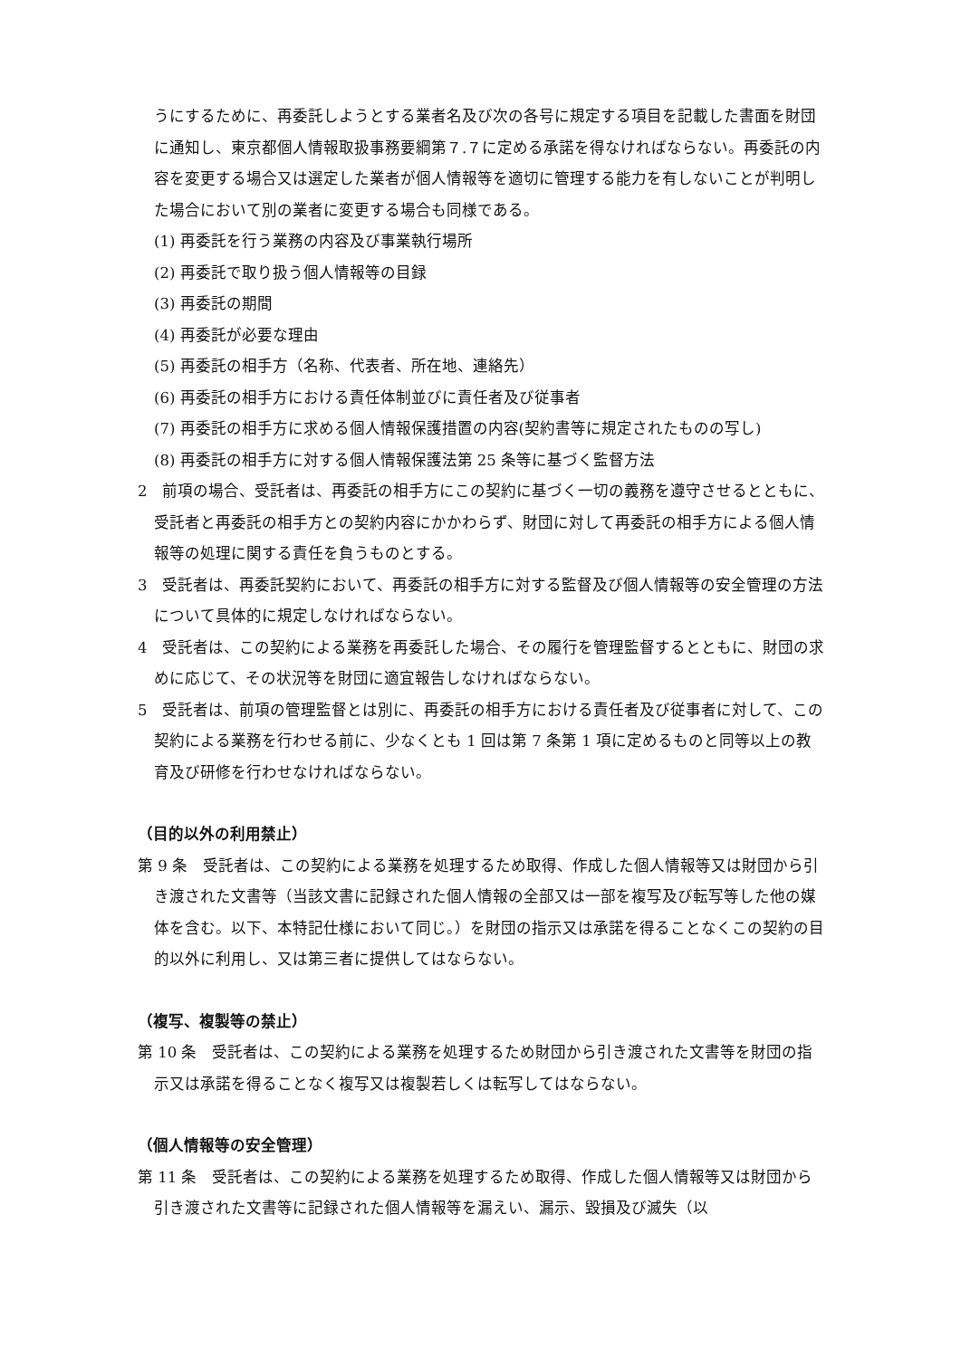うにするために、再委託しようとする業者名及び次の各号に規定する項目を記載した書面を財団に通知し、東京都個人情報取扱事務要綱第７.７に定める承諾を得なければならない。再委託の内容を変更する場合又は選定した業者が個人情報等を適切に管理する能力を有しないことが判明した場合において別の業者に変更する場合も同様である。
(1) 再委託を行う業務の内容及び事業執行場所
(2) 再委託で取り扱う個人情報等の目録
(3) 再委託の期間
(4) 再委託が必要な理由
(5) 再委託の相手方（名称、代表者、所在地、連絡先）
(6) 再委託の相手方における責任体制並びに責任者及び従事者
(7) 再委託の相手方に求める個人情報保護措置の内容(契約書等に規定されたものの写し)
(8) 再委託の相手方に対する個人情報保護法第 25 条等に基づく監督方法
2　前項の場合、受託者は、再委託の相手方にこの契約に基づく一切の義務を遵守させるとともに、受託者と再委託の相手方との契約内容にかかわらず、財団に対して再委託の相手方による個人情報等の処理に関する責任を負うものとする。
3　受託者は、再委託契約において、再委託の相手方に対する監督及び個人情報等の安全管理の方法について具体的に規定しなければならない。
4　受託者は、この契約による業務を再委託した場合、その履行を管理監督するとともに、財団の求めに応じて、その状況等を財団に適宜報告しなければならない。
5　受託者は、前項の管理監督とは別に、再委託の相手方における責任者及び従事者に対して、この契約による業務を行わせる前に、少なくとも 1 回は第 7 条第 1 項に定めるものと同等以上の教育及び研修を行わせなければならない。
（目的以外の利用禁止）
第 9 条　受託者は、この契約による業務を処理するため取得、作成した個人情報等又は財団から引き渡された文書等（当該文書に記録された個人情報の全部又は一部を複写及び転写等した他の媒体を含む。以下、本特記仕様において同じ。）を財団の指示又は承諾を得ることなくこの契約の目的以外に利用し、又は第三者に提供してはならない。
（複写、複製等の禁止）
第 10 条　受託者は、この契約による業務を処理するため財団から引き渡された文書等を財団の指示又は承諾を得ることなく複写又は複製若しくは転写してはならない。
（個人情報等の安全管理）
第 11 条　受託者は、この契約による業務を処理するため取得、作成した個人情報等又は財団から引き渡された文書等に記録された個人情報等を漏えい、漏示、毀損及び滅失（以